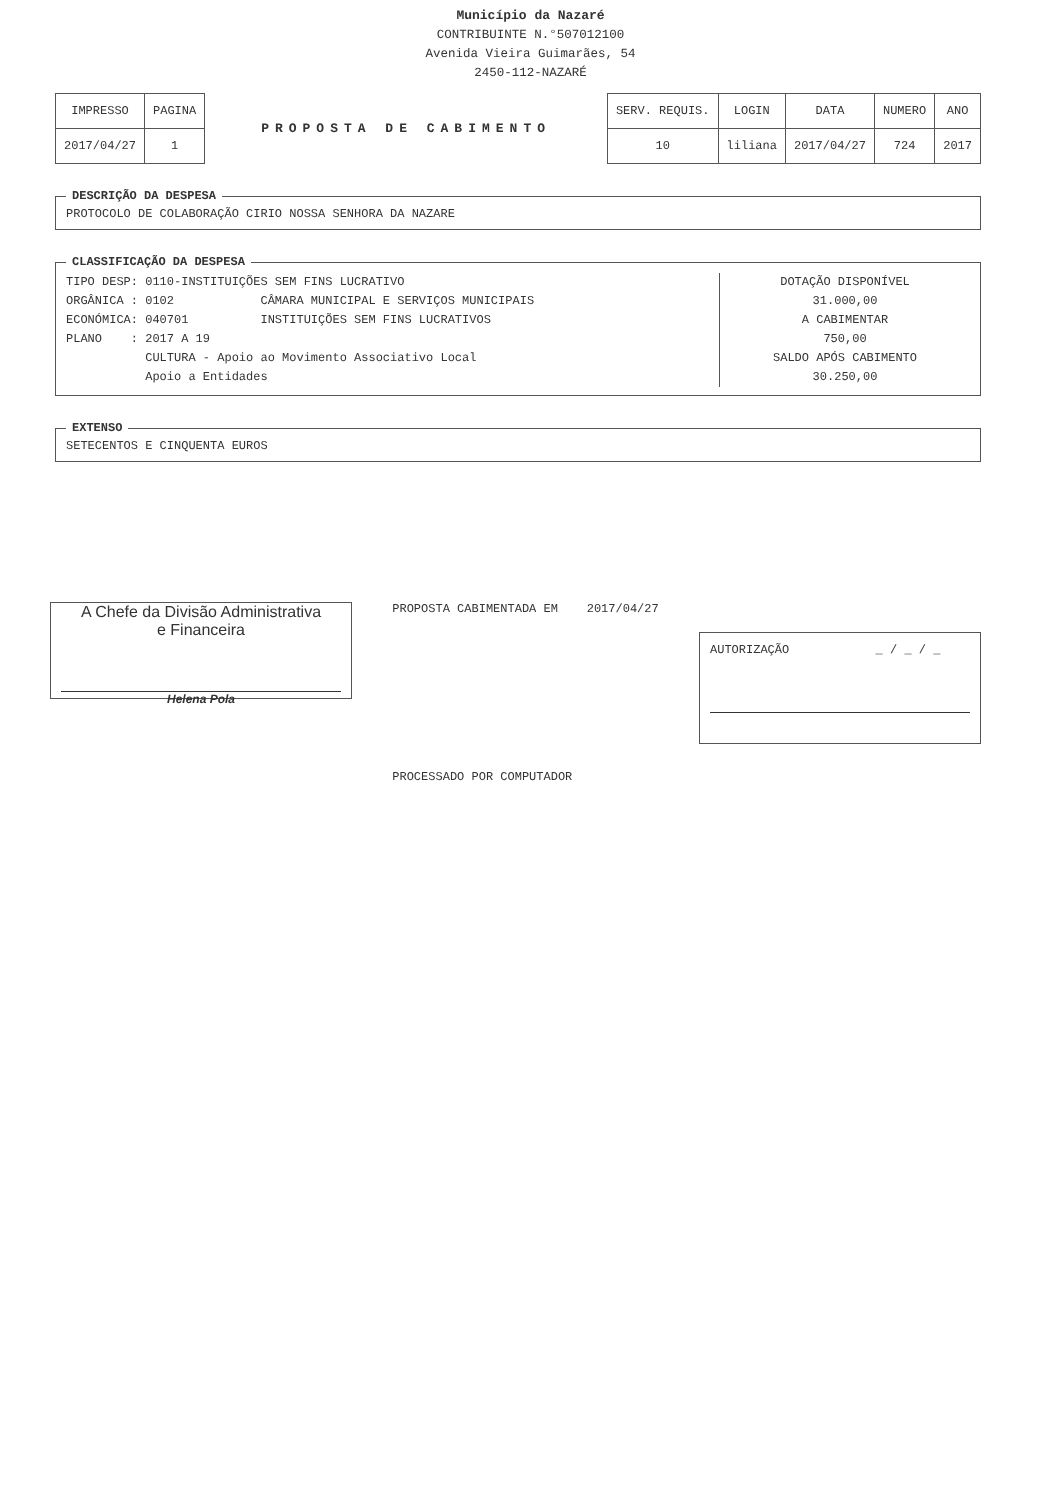Município da Nazaré
CONTRIBUINTE N.°507012100
Avenida Vieira Guimarães, 54
2450-112-NAZARÉ
| IMPRESSO | PAGINA |
| 2017/04/27 | 1 |
PROPOSTA DE CABIMENTO
| SERV. REQUIS. | LOGIN | DATA | NUMERO | ANO |
| 10 | liliana | 2017/04/27 | 724 | 2017 |
DESCRIÇÃO DA DESPESA PROTOCOLO DE COLABORAÇÃO CIRIO NOSSA SENHORA DA NAZARE CLASSIFICAÇÃO DA DESPESA
TIPO DESP: 0110-INSTITUIÇÕES SEM FINS LUCRATIVO ORGÂNICA : 0102 CÂMARA MUNICIPAL E SERVIÇOS MUNICIPAIS ECONÓMICA: 040701 INSTITUIÇÕES SEM FINS LUCRATIVOS PLANO : 2017 A 19 CULTURA - Apoio ao Movimento Associativo Local Apoio a Entidades
DOTAÇÃO DISPONÍVEL
31.000,00
A CABIMENTAR
750,00
SALDO APÓS CABIMENTO
30.250,00
EXTENSO SETECENTOS E CINQUENTA EUROS
A Chefe da Divisão Administrativa
e Financeira
Helena Pola
PROPOSTA CABIMENTADA EM 2017/04/27
PROCESSADO POR COMPUTADOR
AUTORIZAÇÃO _ / _ / _